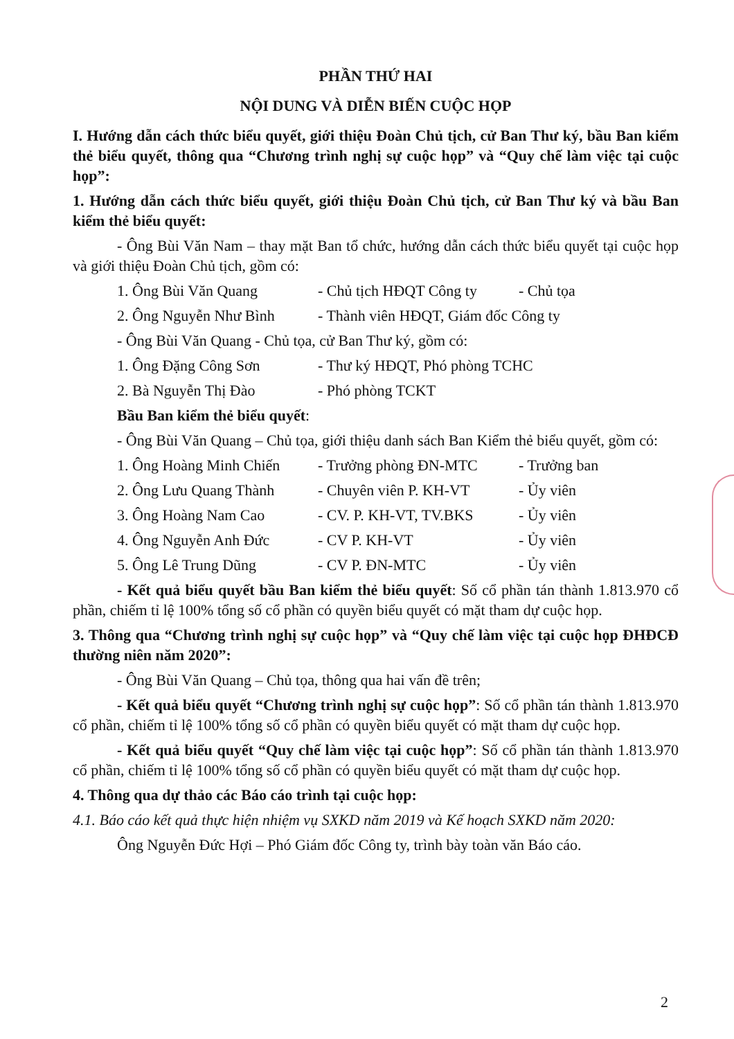PHẦN THỨ HAI
NỘI DUNG VÀ DIỄN BIẾN CUỘC HỌP
I. Hướng dẫn cách thức biểu quyết, giới thiệu Đoàn Chủ tịch, cử Ban Thư ký, bầu Ban kiểm thẻ biểu quyết, thông qua “Chương trình nghị sự cuộc họp” và “Quy chế làm việc tại cuộc họp”:
1. Hướng dẫn cách thức biểu quyết, giới thiệu Đoàn Chủ tịch, cử Ban Thư ký và bầu Ban kiểm thẻ biểu quyết:
- Ông Bùi Văn Nam – thay mặt Ban tổ chức, hướng dẫn cách thức biểu quyết tại cuộc họp và giới thiệu Đoàn Chủ tịch, gồm có:
1. Ông Bùi Văn Quang - Chủ tịch HĐQT Công ty - Chủ tọa
2. Ông Nguyễn Như Bình - Thành viên HĐQT, Giám đốc Công ty
- Ông Bùi Văn Quang - Chủ tọa, cử Ban Thư ký, gồm có:
1. Ông Đặng Công Sơn - Thư ký HĐQT, Phó phòng TCHC
2. Bà Nguyễn Thị Đào - Phó phòng TCKT
Bầu Ban kiểm thẻ biểu quyết:
- Ông Bùi Văn Quang – Chủ tọa, giới thiệu danh sách Ban Kiểm thẻ biểu quyết, gồm có:
1. Ông Hoàng Minh Chiến - Trưởng phòng ĐN-MTC - Trưởng ban
2. Ông Lưu Quang Thành - Chuyên viên P. KH-VT - Ủy viên
3. Ông Hoàng Nam Cao - CV. P. KH-VT, TV.BKS - Ủy viên
4. Ông Nguyễn Anh Đức - CV P. KH-VT - Ủy viên
5. Ông Lê Trung Dũng - CV P. ĐN-MTC - Ủy viên
- Kết quả biểu quyết bầu Ban kiểm thẻ biểu quyết: Số cổ phần tán thành 1.813.970 cổ phần, chiếm tỉ lệ 100% tổng số cổ phần có quyền biểu quyết có mặt tham dự cuộc họp.
3. Thông qua “Chương trình nghị sự cuộc họp” và “Quy chế làm việc tại cuộc họp ĐHĐCĐ thường niên năm 2020”:
- Ông Bùi Văn Quang – Chủ tọa, thông qua hai vấn đề trên;
- Kết quả biểu quyết “Chương trình nghị sự cuộc họp”: Số cổ phần tán thành 1.813.970 cổ phần, chiếm tỉ lệ 100% tổng số cổ phần có quyền biểu quyết có mặt tham dự cuộc họp.
- Kết quả biểu quyết “Quy chế làm việc tại cuộc họp”: Số cổ phần tán thành 1.813.970 cổ phần, chiếm tỉ lệ 100% tổng số cổ phần có quyền biểu quyết có mặt tham dự cuộc họp.
4. Thông qua dự thảo các Báo cáo trình tại cuộc họp:
4.1. Báo cáo kết quả thực hiện nhiệm vụ SXKD năm 2019 và Kế hoạch SXKD năm 2020:
Ông Nguyễn Đức Hợi – Phó Giám đốc Công ty, trình bày toàn văn Báo cáo.
2